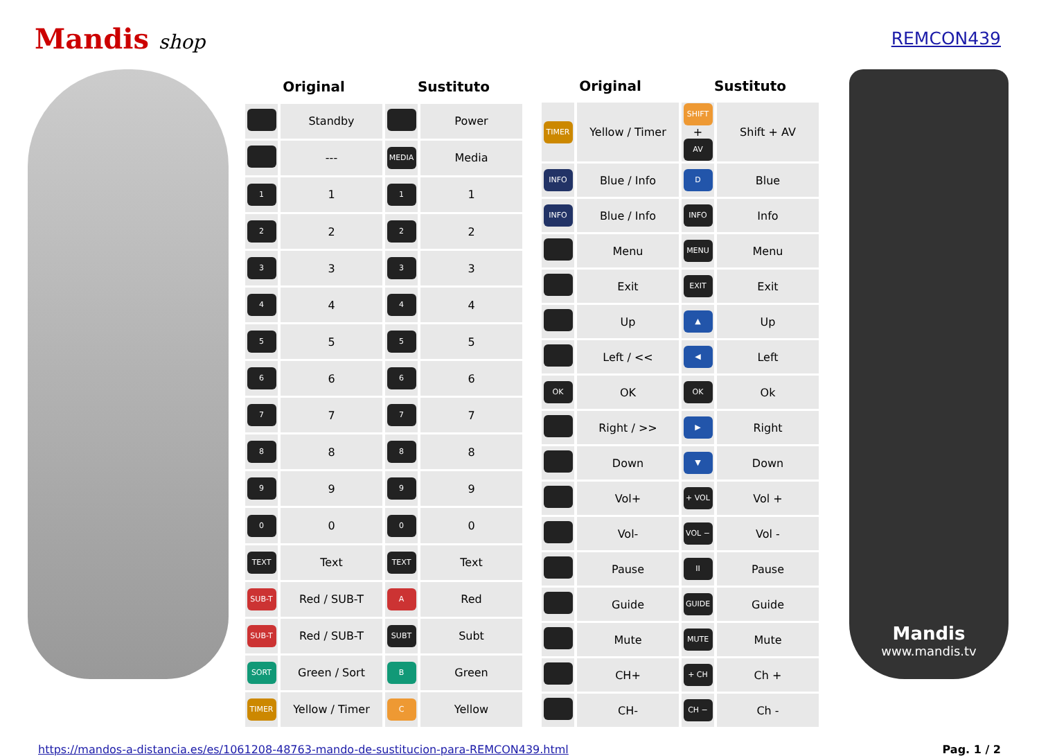Mandis shop REMCON439
| Original | | Sustituto | |
| --- | --- | --- | --- |
| | Standby | | Power |
| | --- | MEDIA | Media |
| 1 | 1 | 1 | 1 |
| 2 | 2 | 2 | 2 |
| 3 | 3 | 3 | 3 |
| 4 | 4 | 4 | 4 |
| 5 | 5 | 5 | 5 |
| 6 | 6 | 6 | 6 |
| 7 | 7 | 7 | 7 |
| 8 | 8 | 8 | 8 |
| 9 | 9 | 9 | 9 |
| 0 | 0 | 0 | 0 |
| TEXT | Text | TEXT | Text |
| SUB-T | Red / SUB-T | A | Red |
| SUB-T | Red / SUB-T | SUBT | Subt |
| SORT | Green / Sort | B | Green |
| TIMER | Yellow / Timer | C | Yellow |
| Original | | Sustituto | |
| --- | --- | --- | --- |
| TIMER | Yellow / Timer | SHIFT + AV | Shift + AV |
| INFO | Blue / Info | D | Blue |
| INFO | Blue / Info | INFO | Info |
| | Menu | MENU | Menu |
| | Exit | EXIT | Exit |
| | Up | ▲ | Up |
| | Left / << | ◀ | Left |
| OK | OK | OK | Ok |
| | Right / >> | ▶ | Right |
| | Down | ▼ | Down |
| | Vol+ | + VOL | Vol + |
| | Vol- | VOL − | Vol - |
| | Pause | II | Pause |
| | Guide | GUIDE | Guide |
| | Mute | MUTE | Mute |
| | CH+ | + CH | Ch + |
| | CH- | CH − | Ch - |
Mandis
www.mandis.tv
https://mandos-a-distancia.es/es/1061208-48763-mando-de-sustitucion-para-REMCON439.html Pag. 1 / 2